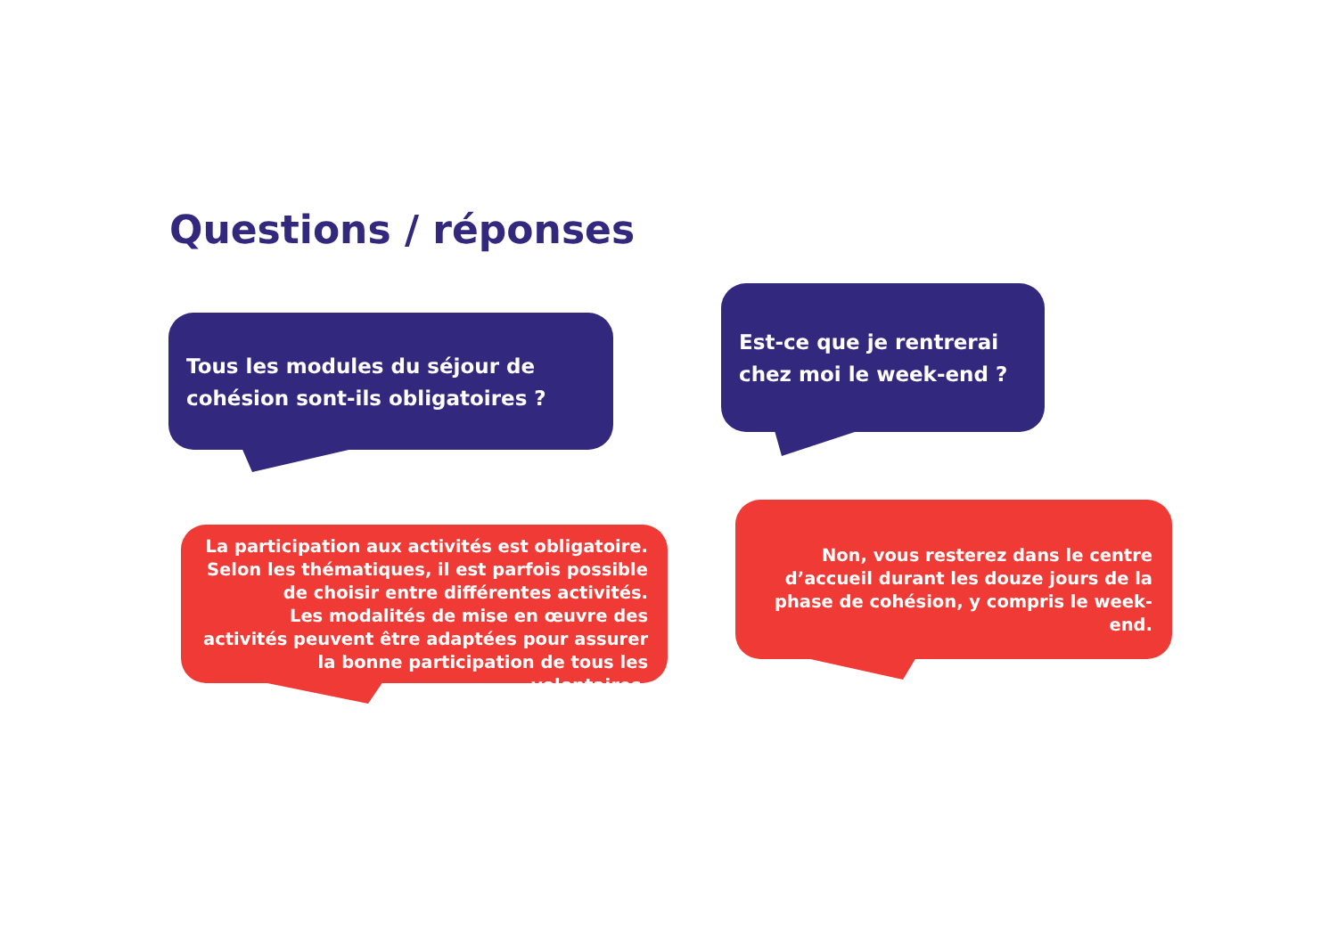Questions / réponses
Tous les modules du séjour de cohésion sont-ils obligatoires ?
Est-ce que je rentrerai chez moi le week-end ?
La participation aux activités est obligatoire. Selon les thématiques, il est parfois possible de choisir entre différentes activités.
Les modalités de mise en œuvre des activités peuvent être adaptées pour assurer la bonne participation de tous les volontaires.
Non, vous resterez dans le centre d’accueil durant les douze jours de la phase de cohésion, y compris le week-end.